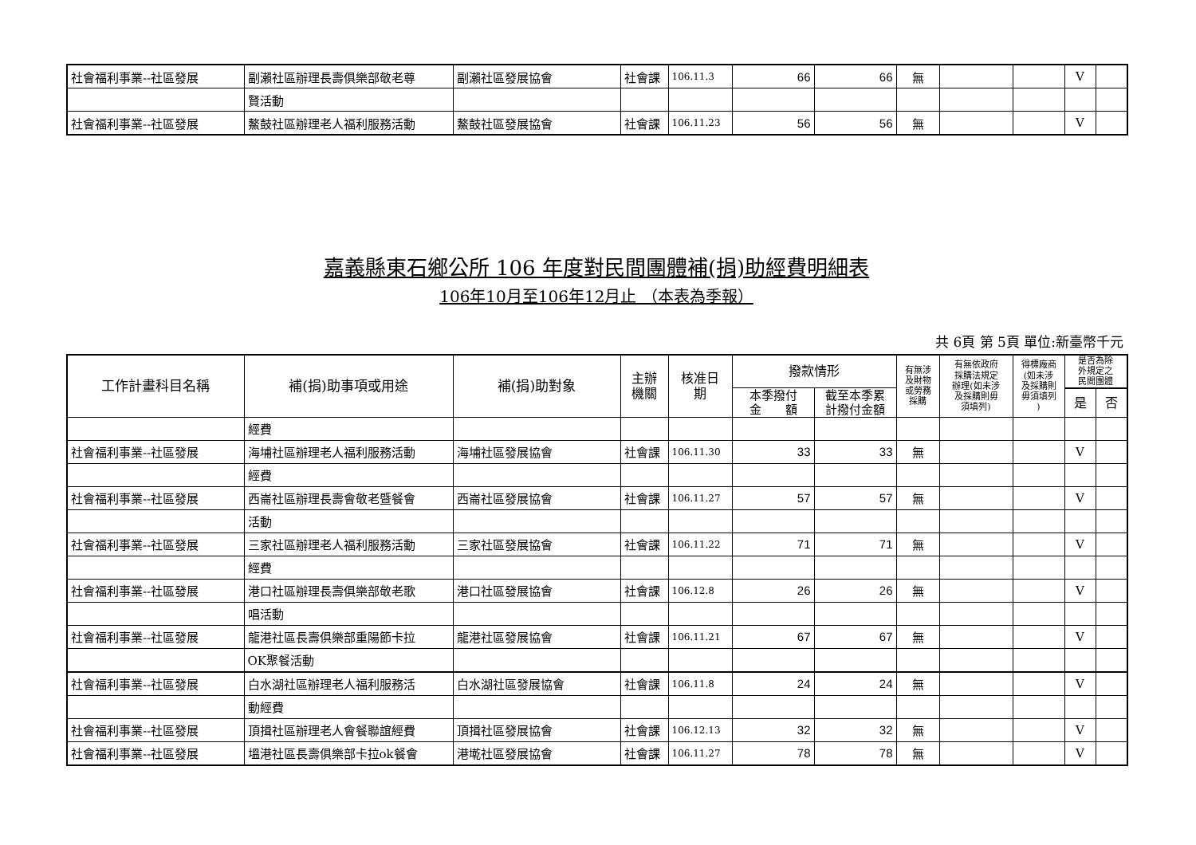| 社會福利事業--社區發展 | 副瀨社區辦理長壽俱樂部敬老尊 | 副瀨社區發展協會 | 社會課 | 106.11.3 | 66 | 66 | 無 | | | V | |
| | 賢活動 | | | | | | | | | | |
| 社會福利事業--社區發展 | 鰲鼓社區辦理老人福利服務活動 | 鰲鼓社區發展協會 | 社會課 | 106.11.23 | 56 | 56 | 無 | | | V | |
嘉義縣東石鄉公所 106 年度對民間團體補(捐)助經費明細表
106年10月至106年12月止 （本表為季報）
共 6頁 第 5頁 單位:新臺幣千元
| 工作計畫科目名稱 | 補(捐)助事項或用途 | 補(捐)助對象 | 主辦 機關 | 核准日 期 | 撥款情形 | | 有無涉 及財物 或勞務 採購 | 有無依政府 採購法規定 辦理(如未涉 及採購則毋 須填列) | 得標廠商 (如未涉 及採購則 毋須填列 ) | 是否為除 外規定之 民間團體 | |
| --- | --- | --- | --- | --- | --- | --- | --- | --- | --- | --- | --- |
| | | | | | 本季撥付 金 額 | 截至本季累 計撥付金額 | | | | | |
| | | | | | | | | | | 是 | 否 |
| | 經費 | | | | | | | | | | |
| 社會福利事業--社區發展 | 海埔社區辦理老人福利服務活動 | 海埔社區發展協會 | 社會課 | 106.11.30 | 33 | 33 | 無 | | | V | |
| | 經費 | | | | | | | | | | |
| 社會福利事業--社區發展 | 西崙社區辦理長壽會敬老暨餐會 | 西崙社區發展協會 | 社會課 | 106.11.27 | 57 | 57 | 無 | | | V | |
| | 活動 | | | | | | | | | | |
| 社會福利事業--社區發展 | 三家社區辦理老人福利服務活動 | 三家社區發展協會 | 社會課 | 106.11.22 | 71 | 71 | 無 | | | V | |
| | 經費 | | | | | | | | | | |
| 社會福利事業--社區發展 | 港口社區辦理長壽俱樂部敬老歌 | 港口社區發展協會 | 社會課 | 106.12.8 | 26 | 26 | 無 | | | V | |
| | 唱活動 | | | | | | | | | | |
| 社會福利事業--社區發展 | 龍港社區長壽俱樂部重陽節卡拉 | 龍港社區發展協會 | 社會課 | 106.11.21 | 67 | 67 | 無 | | | V | |
| | OK聚餐活動 | | | | | | | | | | |
| 社會福利事業--社區發展 | 白水湖社區辦理老人福利服務活 | 白水湖社區發展協會 | 社會課 | 106.11.8 | 24 | 24 | 無 | | | V | |
| | 動經費 | | | | | | | | | | |
| 社會福利事業--社區發展 | 頂揖社區辦理老人會餐聯誼經費 | 頂揖社區發展協會 | 社會課 | 106.12.13 | 32 | 32 | 無 | | | V | |
| 社會福利事業--社區發展 | 塭港社區長壽俱樂部卡拉ok餐會 | 港墘社區發展協會 | 社會課 | 106.11.27 | 78 | 78 | 無 | | | V | |